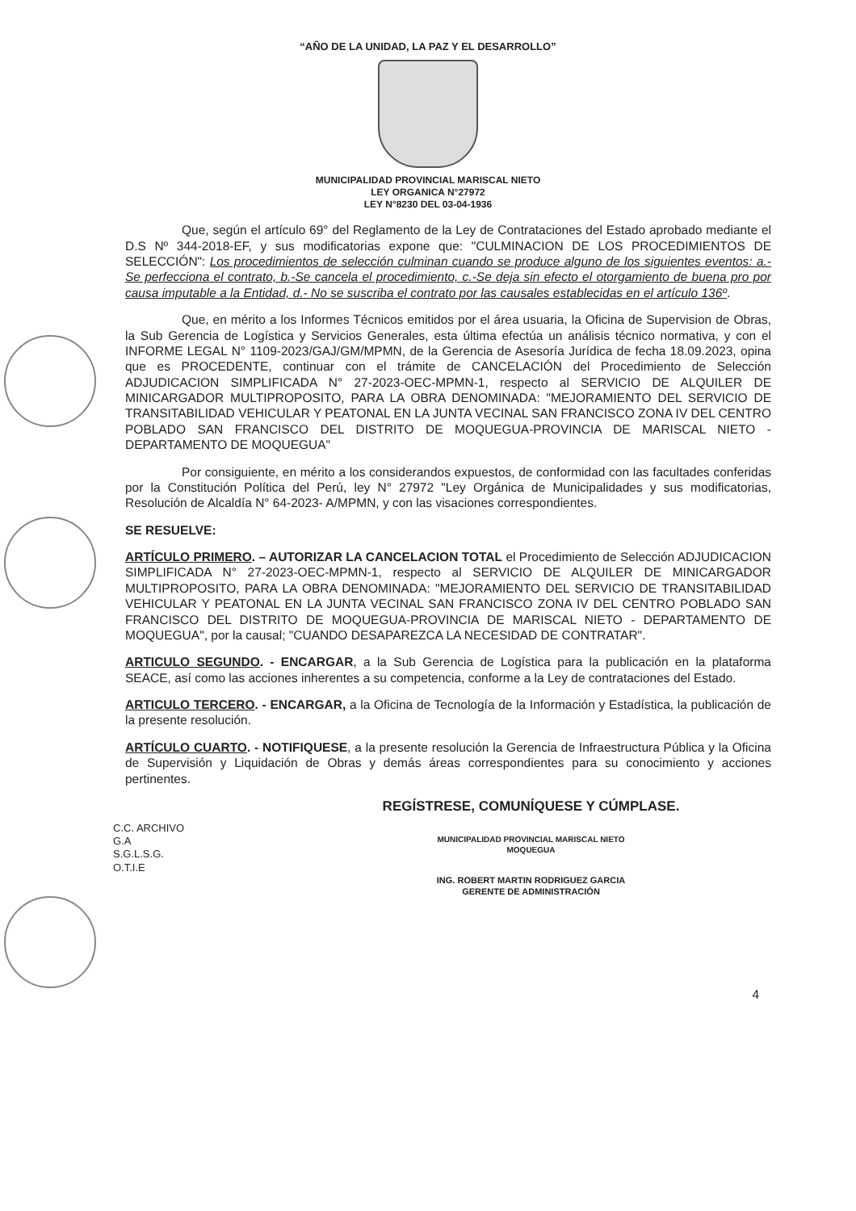“AÑO DE LA UNIDAD, LA PAZ Y EL DESARROLLO”
MUNICIPALIDAD PROVINCIAL MARISCAL NIETO
LEY ORGANICA N°27972
LEY N°8230 DEL 03-04-1936
Que, según el artículo 69° del Reglamento de la Ley de Contrataciones del Estado aprobado mediante el D.S Nº 344-2018-EF, y sus modificatorias expone que: "CULMINACION DE LOS PROCEDIMIENTOS DE SELECCIÓN": Los procedimientos de selección culminan cuando se produce alguno de los siguientes eventos: a.-Se perfecciona el contrato, b.-Se cancela el procedimiento, c.-Se deja sin efecto el otorgamiento de buena pro por causa imputable a la Entidad, d.- No se suscriba el contrato por las causales establecidas en el artículo 136º.
Que, en mérito a los Informes Técnicos emitidos por el área usuaria, la Oficina de Supervision de Obras, la Sub Gerencia de Logística y Servicios Generales, esta última efectúa un análisis técnico normativa, y con el INFORME LEGAL N° 1109-2023/GAJ/GM/MPMN, de la Gerencia de Asesoría Jurídica de fecha 18.09.2023, opina que es PROCEDENTE, continuar con el trámite de CANCELACIÓN del Procedimiento de Selección ADJUDICACION SIMPLIFICADA N° 27-2023-OEC-MPMN-1, respecto al SERVICIO DE ALQUILER DE MINICARGADOR MULTIPROPOSITO, PARA LA OBRA DENOMINADA: "MEJORAMIENTO DEL SERVICIO DE TRANSITABILIDAD VEHICULAR Y PEATONAL EN LA JUNTA VECINAL SAN FRANCISCO ZONA IV DEL CENTRO POBLADO SAN FRANCISCO DEL DISTRITO DE MOQUEGUA-PROVINCIA DE MARISCAL NIETO - DEPARTAMENTO DE MOQUEGUA"
Por consiguiente, en mérito a los considerandos expuestos, de conformidad con las facultades conferidas por la Constitución Política del Perú, ley N° 27972 "Ley Orgánica de Municipalidades y sus modificatorias, Resolución de Alcaldía N° 64-2023- A/MPMN, y con las visaciones correspondientes.
SE RESUELVE:
ARTÍCULO PRIMERO. – AUTORIZAR LA CANCELACION TOTAL el Procedimiento de Selección ADJUDICACION SIMPLIFICADA N° 27-2023-OEC-MPMN-1, respecto al SERVICIO DE ALQUILER DE MINICARGADOR MULTIPROPOSITO, PARA LA OBRA DENOMINADA: "MEJORAMIENTO DEL SERVICIO DE TRANSITABILIDAD VEHICULAR Y PEATONAL EN LA JUNTA VECINAL SAN FRANCISCO ZONA IV DEL CENTRO POBLADO SAN FRANCISCO DEL DISTRITO DE MOQUEGUA-PROVINCIA DE MARISCAL NIETO - DEPARTAMENTO DE MOQUEGUA", por la causal; "CUANDO DESAPAREZCA LA NECESIDAD DE CONTRATAR".
ARTICULO SEGUNDO. - ENCARGAR, a la Sub Gerencia de Logística para la publicación en la plataforma SEACE, así como las acciones inherentes a su competencia, conforme a la Ley de contrataciones del Estado.
ARTICULO TERCERO. - ENCARGAR, a la Oficina de Tecnología de la Información y Estadística, la publicación de la presente resolución.
ARTÍCULO CUARTO. - NOTIFIQUESE, a la presente resolución la Gerencia de Infraestructura Pública y la Oficina de Supervisión y Liquidación de Obras y demás áreas correspondientes para su conocimiento y acciones pertinentes.
C.C. ARCHIVO
G.A
S.G.L.S.G.
O.T.I.E
REGÍSTRESE, COMUNÍQUESE Y CÚMPLASE.
MUNICIPALIDAD PROVINCIAL MARISCAL NIETO
MOQUEGUA
ING. ROBERT MARTIN RODRIGUEZ GARCIA
GERENTE DE ADMINISTRACIÓN
4